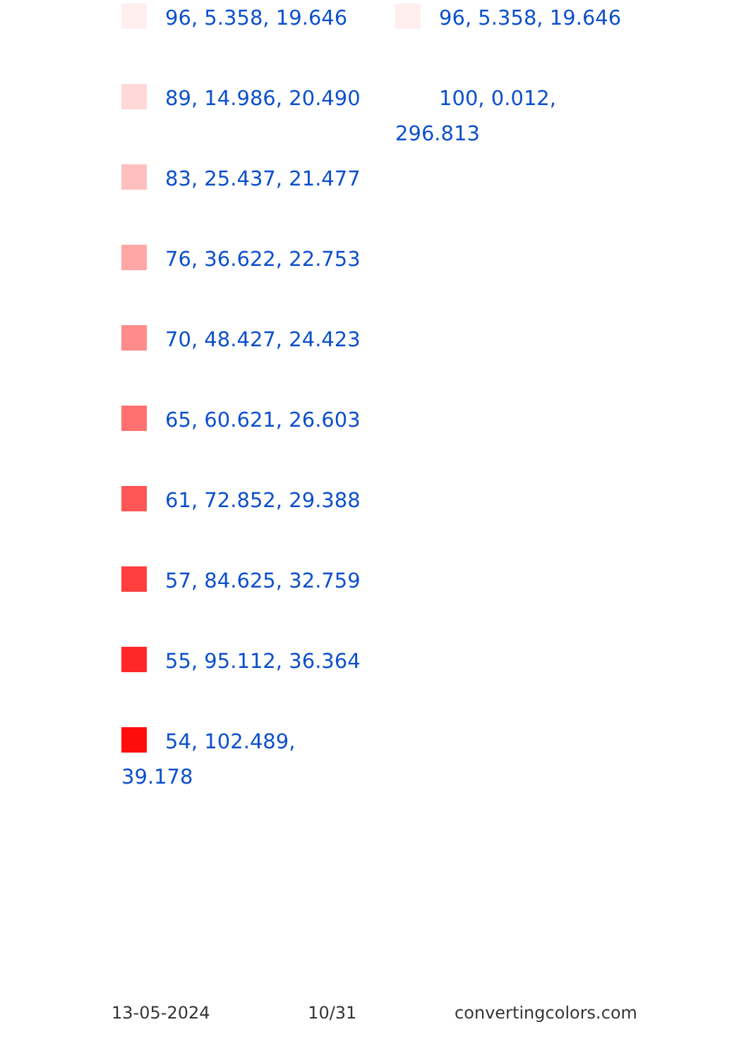96, 5.358, 19.646
89, 14.986, 20.490
83, 25.437, 21.477
76, 36.622, 22.753
70, 48.427, 24.423
65, 60.621, 26.603
61, 72.852, 29.388
57, 84.625, 32.759
55, 95.112, 36.364
54, 102.489, 39.178
96, 5.358, 19.646
100, 0.012, 296.813
13-05-2024 10/31 convertingcolors.com